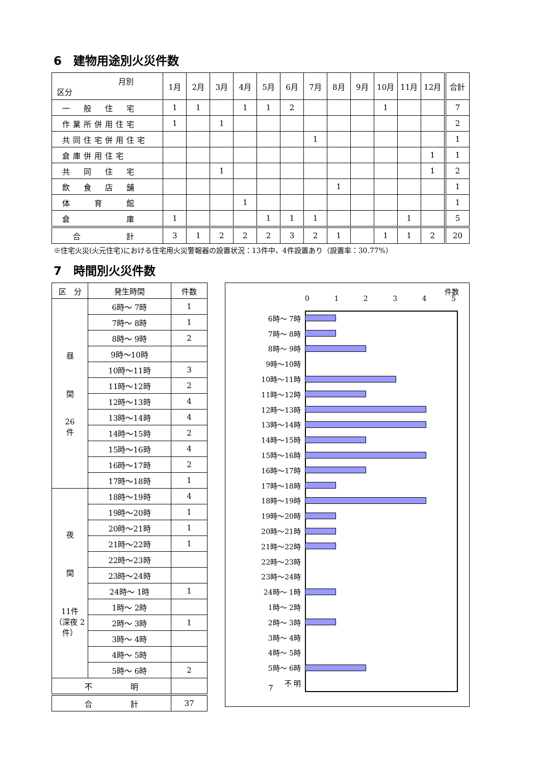6　建物用途別火災件数
| 月別 区分 | 1月 | 2月 | 3月 | 4月 | 5月 | 6月 | 7月 | 8月 | 9月 | 10月 | 11月 | 12月 | 合計 |
| --- | --- | --- | --- | --- | --- | --- | --- | --- | --- | --- | --- | --- | --- |
| 一 般 住 宅 | 1 | 1 | | 1 | 1 | 2 | | | | 1 | | | 7 |
| 作業所併用住宅 | 1 | | 1 | | | | | | | | | | 2 |
| 共同住宅併用住宅 | | | | | | | 1 | | | | | | 1 |
| 倉庫併用住宅 | | | | | | | | | | | | 1 | 1 |
| 共 同 住 宅 | | | 1 | | | | | | | | | 1 | 2 |
| 飲 食 店 舗 | | | | | | | | 1 | | | | | 1 |
| 体 育 館 | | | | 1 | | | | | | | | | 1 |
| 倉 庫 | 1 | | | | 1 | 1 | 1 | | | | 1 | | 5 |
| 合 計 | 3 | 1 | 2 | 2 | 2 | 3 | 2 | 1 | | 1 | 1 | 2 | 20 |
※住宅火災(火元住宅)における住宅用火災警報器の設置状況：13件中、4件設置あり（設置率：30.77%）
7　時間別火災件数
| 区 分 | 発生時間 | 件数 |
| --- | --- | --- |
| 昼 間 26 件 | 6時～ 7時 | 1 |
| | 7時～ 8時 | 1 |
| | 8時～ 9時 | 2 |
| | 9時～10時 | |
| | 10時～11時 | 3 |
| | 11時～12時 | 2 |
| | 12時～13時 | 4 |
| | 13時～14時 | 4 |
| | 14時～15時 | 2 |
| | 15時～16時 | 4 |
| | 16時～17時 | 2 |
| | 17時～18時 | 1 |
| 夜 間 11件 （深夜 2件） | 18時～19時 | 4 |
| | 19時～20時 | 1 |
| | 20時～21時 | 1 |
| | 21時～22時 | 1 |
| | 22時～23時 | |
| | 23時～24時 | |
| | 24時～ 1時 | 1 |
| | 1時～ 2時 | |
| | 2時～ 3時 | 1 |
| | 3時～ 4時 | |
| | 4時～ 5時 | |
| | 5時～ 6時 | 2 |
| 不 明 | | |
| 合 計 | | 37 |
件数
012345
6時～ 7時
7時～ 8時
8時～ 9時
9時～10時
10時～11時
11時～12時
12時～13時
13時～14時
14時～15時
15時～16時
16時～17時
17時～18時
18時～19時
19時～20時
20時～21時
21時～22時
22時～23時
23時～24時
24時～ 1時
1時～ 2時
2時～ 3時
3時～ 4時
4時～ 5時
5時～ 6時
不 明
7